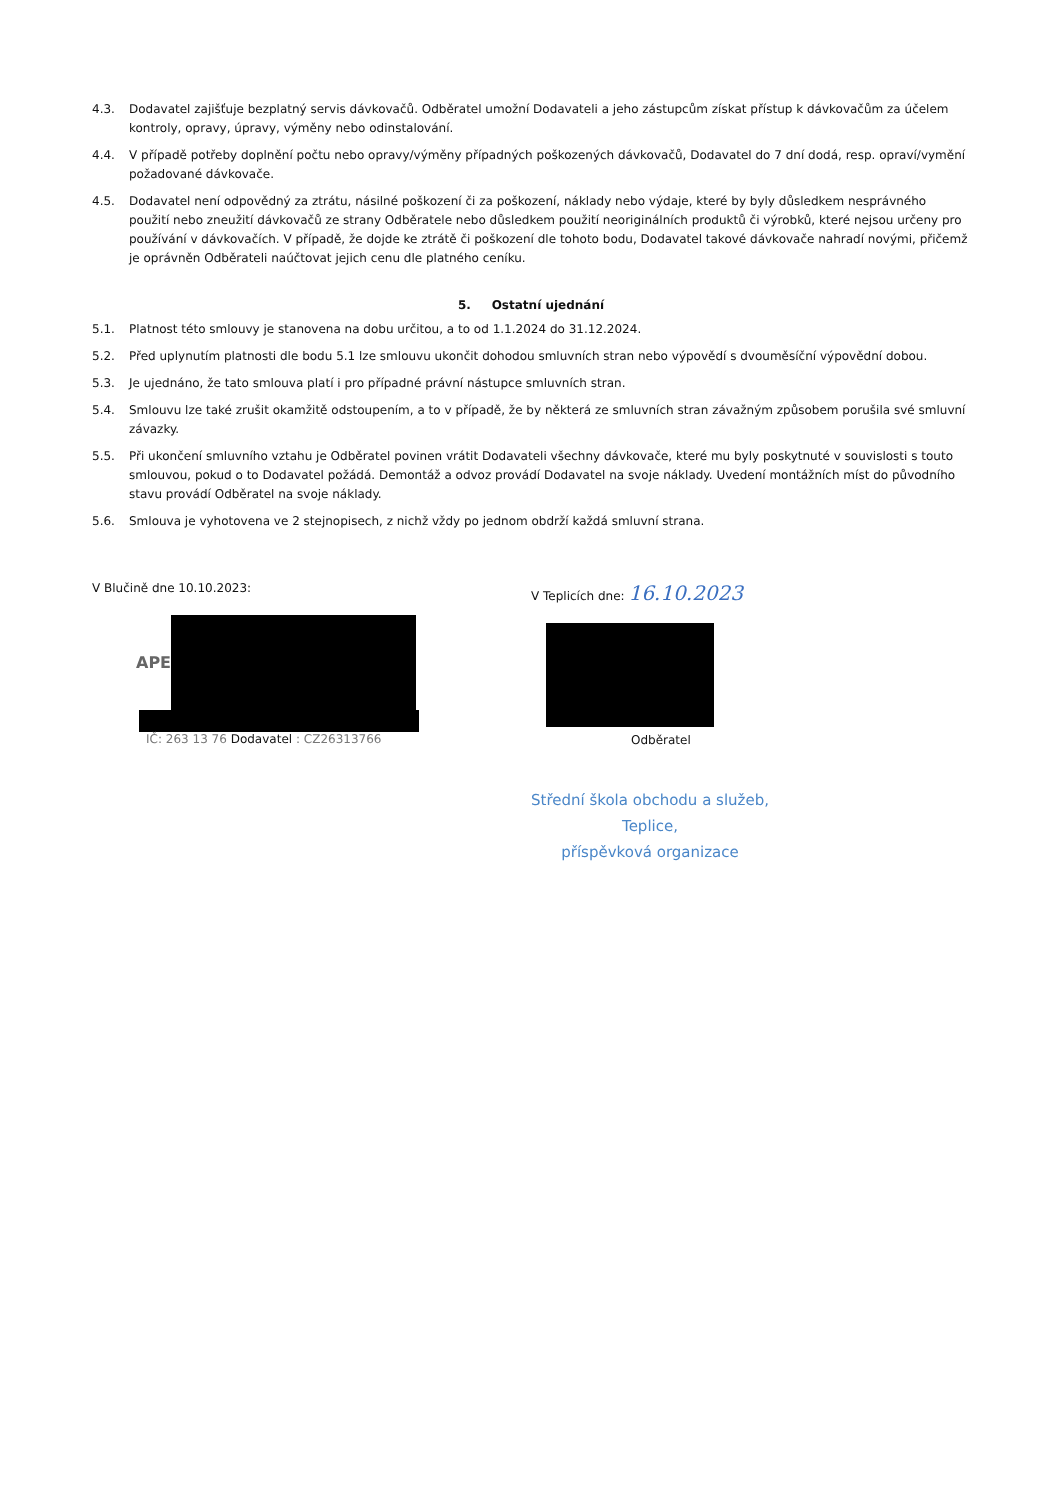4.3. Dodavatel zajišťuje bezplatný servis dávkovačů. Odběratel umožní Dodavateli a jeho zástupcům získat přístup k dávkovačům za účelem kontroly, opravy, úpravy, výměny nebo odinstalování.
4.4. V případě potřeby doplnění počtu nebo opravy/výměny případných poškozených dávkovačů, Dodavatel do 7 dní dodá, resp. opraví/vymění požadované dávkovače.
4.5. Dodavatel není odpovědný za ztrátu, násilné poškození či za poškození, náklady nebo výdaje, které by byly důsledkem nesprávného použití nebo zneužití dávkovačů ze strany Odběratele nebo důsledkem použití neoriginálních produktů či výrobků, které nejsou určeny pro používání v dávkovačích. V případě, že dojde ke ztrátě či poškození dle tohoto bodu, Dodavatel takové dávkovače nahradí novými, přičemž je oprávněn Odběrateli naúčtovat jejich cenu dle platného ceníku.
5. Ostatní ujednání
5.1. Platnost této smlouvy je stanovena na dobu určitou, a to od 1.1.2024 do 31.12.2024.
5.2. Před uplynutím platnosti dle bodu 5.1 lze smlouvu ukončit dohodou smluvních stran nebo výpovědí s dvouměsíční výpovědní dobou.
5.3. Je ujednáno, že tato smlouva platí i pro případné právní nástupce smluvních stran.
5.4. Smlouvu lze také zrušit okamžitě odstoupením, a to v případě, že by některá ze smluvních stran závažným způsobem porušila své smluvní závazky.
5.5. Při ukončení smluvního vztahu je Odběratel povinen vrátit Dodavateli všechny dávkovače, které mu byly poskytnuté v souvislosti s touto smlouvou, pokud o to Dodavatel požádá. Demontáž a odvoz provádí Dodavatel na svoje náklady. Uvedení montážních míst do původního stavu provádí Odběratel na svoje náklady.
5.6. Smlouva je vyhotovena ve 2 stejnopisech, z nichž vždy po jednom obdrží každá smluvní strana.
V Blučině dne 10.10.2023:
APE
IČ: 263 13 76 Dodavatel : CZ26313766
V Teplicích dne: 16.10.2023
Odběratel
Střední škola obchodu a služeb,
Teplice,
příspěvková organizace